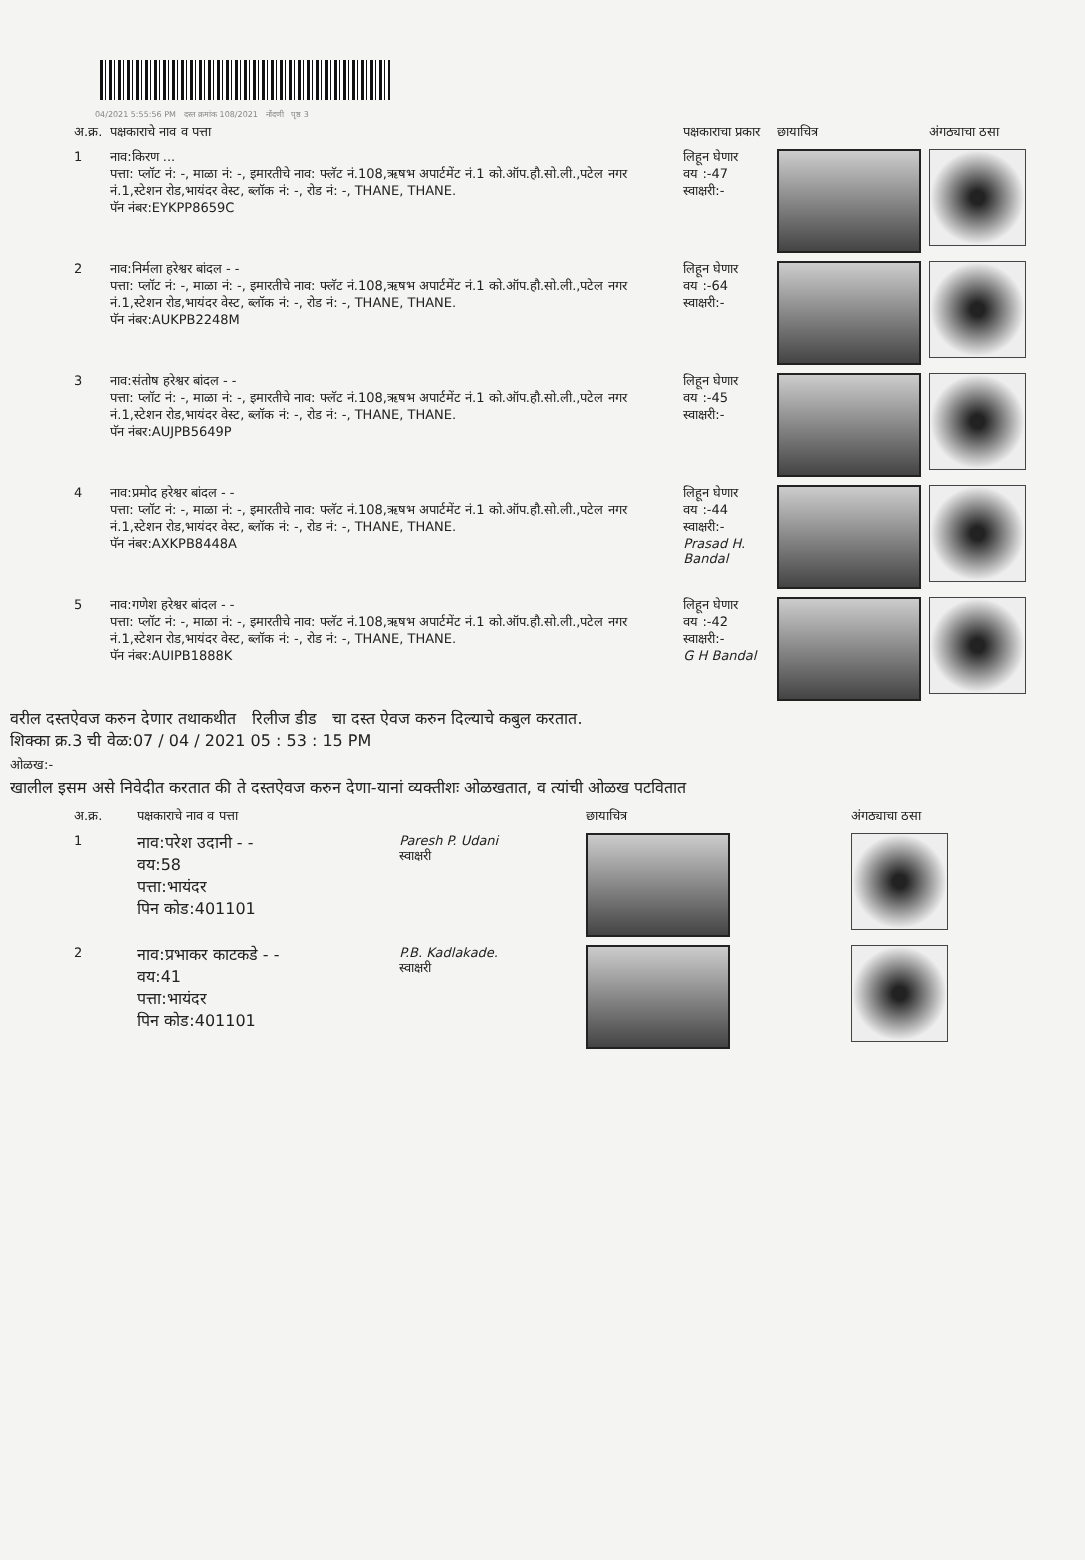04/2021 5:55:56 PM दस्त क्रमांक 108/2021 नोंदणी पृष्ठ 3
| अ.क्र. | पक्षकाराचे नाव व पत्ता | पक्षकाराचा प्रकार | छायाचित्र | अंगठ्याचा ठसा |
| 1 | नाव:किरण ... पत्ता: प्लॉट नं: -, माळा नं: -, इमारतीचे नाव: फ्लॅट नं.108,ऋषभ अपार्टमेंट नं.1 को.ऑप.हौ.सो.ली.,पटेल नगर नं.1,स्टेशन रोड,भायंदर वेस्ट, ब्लॉक नं: -, रोड नं: -, THANE, THANE. पॅन नंबर:EYKPP8659C | लिहून घेणार वय :-47 स्वाक्षरी:- | | |
| 2 | नाव:निर्मला हरेश्वर बांदल - - पत्ता: प्लॉट नं: -, माळा नं: -, इमारतीचे नाव: फ्लॅट नं.108,ऋषभ अपार्टमेंट नं.1 को.ऑप.हौ.सो.ली.,पटेल नगर नं.1,स्टेशन रोड,भायंदर वेस्ट, ब्लॉक नं: -, रोड नं: -, THANE, THANE. पॅन नंबर:AUKPB2248M | लिहून घेणार वय :-64 स्वाक्षरी:- | | |
| 3 | नाव:संतोष हरेश्वर बांदल - - पत्ता: प्लॉट नं: -, माळा नं: -, इमारतीचे नाव: फ्लॅट नं.108,ऋषभ अपार्टमेंट नं.1 को.ऑप.हौ.सो.ली.,पटेल नगर नं.1,स्टेशन रोड,भायंदर वेस्ट, ब्लॉक नं: -, रोड नं: -, THANE, THANE. पॅन नंबर:AUJPB5649P | लिहून घेणार वय :-45 स्वाक्षरी:- | | |
| 4 | नाव:प्रमोद हरेश्वर बांदल - - पत्ता: प्लॉट नं: -, माळा नं: -, इमारतीचे नाव: फ्लॅट नं.108,ऋषभ अपार्टमेंट नं.1 को.ऑप.हौ.सो.ली.,पटेल नगर नं.1,स्टेशन रोड,भायंदर वेस्ट, ब्लॉक नं: -, रोड नं: -, THANE, THANE. पॅन नंबर:AXKPB8448A | लिहून घेणार वय :-44 स्वाक्षरी:- Prasad H. Bandal | | |
| 5 | नाव:गणेश हरेश्वर बांदल - - पत्ता: प्लॉट नं: -, माळा नं: -, इमारतीचे नाव: फ्लॅट नं.108,ऋषभ अपार्टमेंट नं.1 को.ऑप.हौ.सो.ली.,पटेल नगर नं.1,स्टेशन रोड,भायंदर वेस्ट, ब्लॉक नं: -, रोड नं: -, THANE, THANE. पॅन नंबर:AUIPB1888K | लिहून घेणार वय :-42 स्वाक्षरी:- G H Bandal | | |
वरील दस्तऐवज करुन देणार तथाकथीत रिलीज डीड चा दस्त ऐवज करुन दिल्याचे कबुल करतात.
शिक्का क्र.3 ची वेळ:07 / 04 / 2021 05 : 53 : 15 PM
ओळख:-
खालील इसम असे निवेदीत करतात की ते दस्तऐवज करुन देणा-यानां व्यक्तीशः ओळखतात, व त्यांची ओळख पटवितात
| अ.क्र. | पक्षकाराचे नाव व पत्ता | | छायाचित्र | अंगठ्याचा ठसा |
| 1 | नाव:परेश उदानी - - वय:58 पत्ता:भायंदर पिन कोड:401101 | Paresh P. Udani स्वाक्षरी | | |
| 2 | नाव:प्रभाकर काटकडे - - वय:41 पत्ता:भायंदर पिन कोड:401101 | P.B. Kadlakade. स्वाक्षरी | | |